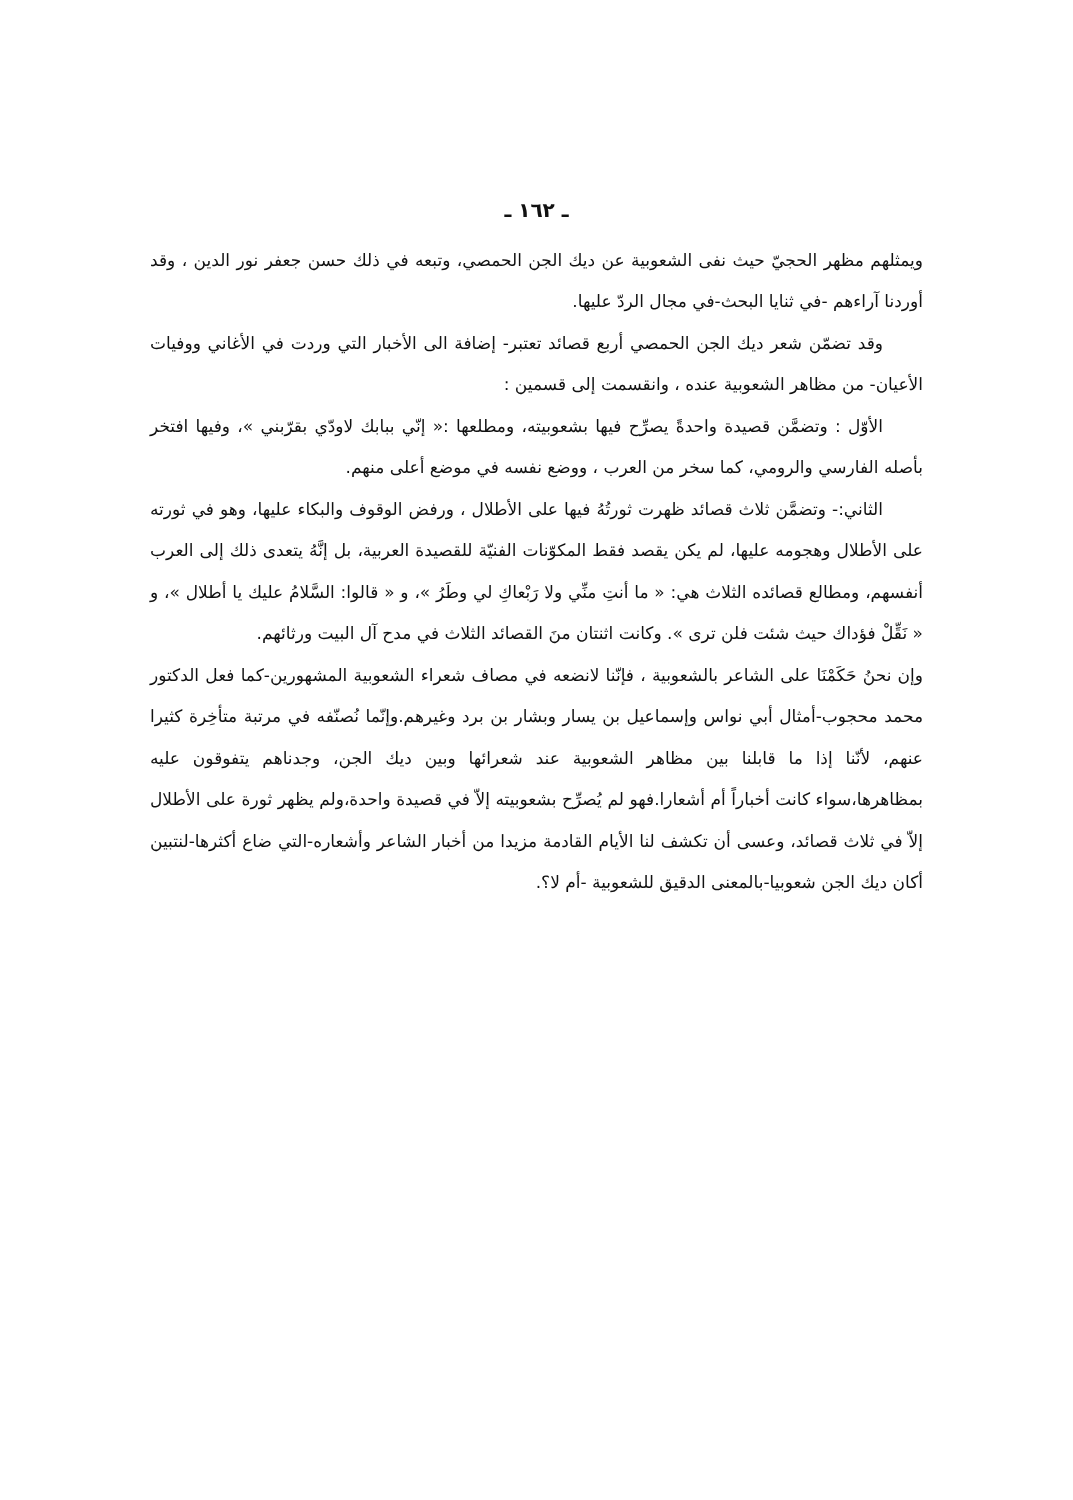ـ ١٦٢ ـ
ويمثلهم مظهر الحجيّ حيث نفى الشعوبية عن ديك الجن الحمصي، وتبعه في ذلك حسن جعفر نور الدين ، وقد أوردنا آراءهم -في ثنايا البحث-في مجال الردّ عليها.
وقد تضمّن شعر ديك الجن الحمصي أربع قصائد تعتبر- إضافة الى الأخبار التي وردت في الأغاني ووفيات الأعيان- من مظاهر الشعوبية عنده ، وانقسمت إلى قسمين :
الأوّل : وتضمَّن قصيدة واحدةً يصرِّح فيها بشعوبيته، ومطلعها :« إنّي ببابك لاودّي بقرّبني »، وفيها افتخر بأصله الفارسي والرومي، كما سخر من العرب ، ووضع نفسه في موضع أعلى منهم.
الثاني:- وتضمَّن ثلاث قصائد ظهرت ثورتُهُ فيها على الأطلال ، ورفض الوقوف والبكاء عليها، وهو في ثورته على الأطلال وهجومه عليها، لم يكن يقصد فقط المكوّنات الفنيّة للقصيدة العربية، بل إنَّهُ يتعدى ذلك إلى العرب أنفسهم، ومطالع قصائده الثلاث هي: « ما أنتِ منِّي ولا رَبْعاكِ لي وطَرُ »، و « قالوا: السَّلامُ عليك يا أطلال »، و « نَقِّلْ فؤداك حيث شئت فلن ترى ». وكانت اثنتان منَ القصائد الثلاث في مدح آل البيت ورثائهم.
وإن نحنُ حَكَمْنَا على الشاعر بالشعوبية ، فإنّنا لانضعه في مصاف شعراء الشعوبية المشهورين-كما فعل الدكتور محمد محجوب-أمثال أبي نواس وإسماعيل بن يسار وبشار بن برد وغيرهم.وإنّما نُصنّفه في مرتبة متأخِرة كثيرا عنهم، لأنّنا إذا ما قابلنا بين مظاهر الشعوبية عند شعرائها وبين ديك الجن، وجدناهم يتفوقون عليه بمظاهرها،سواء كانت أخباراً أم أشعارا.فهو لم يُصرِّح بشعوبيته إلاّ في قصيدة واحدة،ولم يظهر ثورة على الأطلال إلاّ في ثلاث قصائد، وعسى أن تكشف لنا الأيام القادمة مزيدا من أخبار الشاعر وأشعاره-التي ضاع أكثرها-لنتبين أكان ديك الجن شعوبيا-بالمعنى الدقيق للشعوبية -أم لا؟.